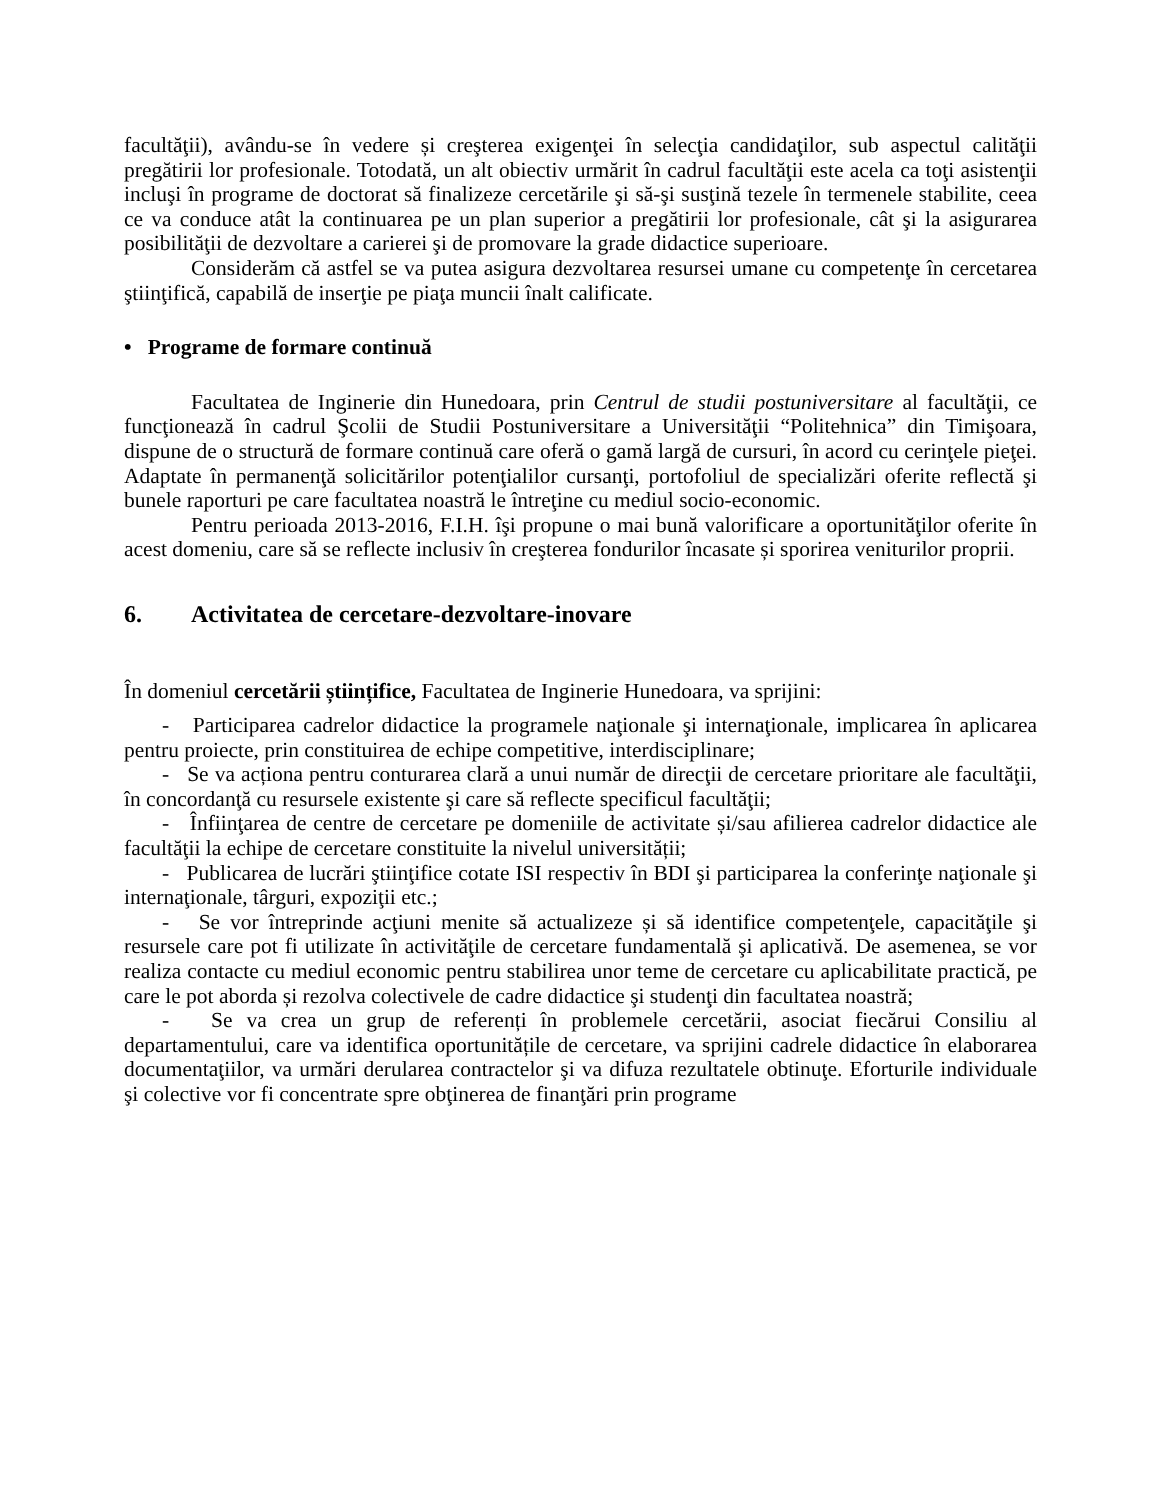facultăţii), avându-se în vedere și creşterea exigenţei în selecţia candidaţilor, sub aspectul calităţii pregătirii lor profesionale. Totodată, un alt obiectiv urmărit în cadrul facultăţii este acela ca toţi asistenţii incluşi în programe de doctorat să finalizeze cercetările şi să-şi susţină tezele în termenele stabilite, ceea ce va conduce atât la continuarea pe un plan superior a pregătirii lor profesionale, cât şi la asigurarea posibilităţii de dezvoltare a carierei şi de promovare la grade didactice superioare.
Considerăm că astfel se va putea asigura dezvoltarea resursei umane cu competenţe în cercetarea ştiinţifică, capabilă de inserţie pe piaţa muncii înalt calificate.
• Programe de formare continuă
Facultatea de Inginerie din Hunedoara, prin Centrul de studii postuniversitare al facultăţii, ce funcţionează în cadrul Şcolii de Studii Postuniversitare a Universităţii “Politehnica” din Timişoara, dispune de o structură de formare continuă care oferă o gamă largă de cursuri, în acord cu cerinţele pieţei. Adaptate în permanenţă solicitărilor potenţialilor cursanţi, portofoliul de specializări oferite reflectă şi bunele raporturi pe care facultatea noastră le întreţine cu mediul socio-economic.
Pentru perioada 2013-2016, F.I.H. îşi propune o mai bună valorificare a oportunităţilor oferite în acest domeniu, care să se reflecte inclusiv în creşterea fondurilor încasate și sporirea veniturilor proprii.
6. Activitatea de cercetare-dezvoltare-inovare
În domeniul cercetării științifice, Facultatea de Inginerie Hunedoara, va sprijini:
- Participarea cadrelor didactice la programele naţionale şi internaţionale, implicarea în aplicarea pentru proiecte, prin constituirea de echipe competitive, interdisciplinare;
- Se va acționa pentru conturarea clară a unui număr de direcţii de cercetare prioritare ale facultăţii, în concordanţă cu resursele existente şi care să reflecte specificul facultăţii;
- Înfiinţarea de centre de cercetare pe domeniile de activitate și/sau afilierea cadrelor didactice ale facultăţii la echipe de cercetare constituite la nivelul universității;
- Publicarea de lucrări ştiinţifice cotate ISI respectiv în BDI şi participarea la conferinţe naţionale şi internaţionale, târguri, expoziţii etc.;
- Se vor întreprinde acţiuni menite să actualizeze și să identifice competenţele, capacităţile şi resursele care pot fi utilizate în activităţile de cercetare fundamentală şi aplicativă. De asemenea, se vor realiza contacte cu mediul economic pentru stabilirea unor teme de cercetare cu aplicabilitate practică, pe care le pot aborda și rezolva colectivele de cadre didactice şi studenţi din facultatea noastră;
- Se va crea un grup de referenți în problemele cercetării, asociat fiecărui Consiliu al departamentului, care va identifica oportunitățile de cercetare, va sprijini cadrele didactice în elaborarea documentaţiilor, va urmări derularea contractelor şi va difuza rezultatele obtinuţe. Eforturile individuale şi colective vor fi concentrate spre obţinerea de finanţări prin programe